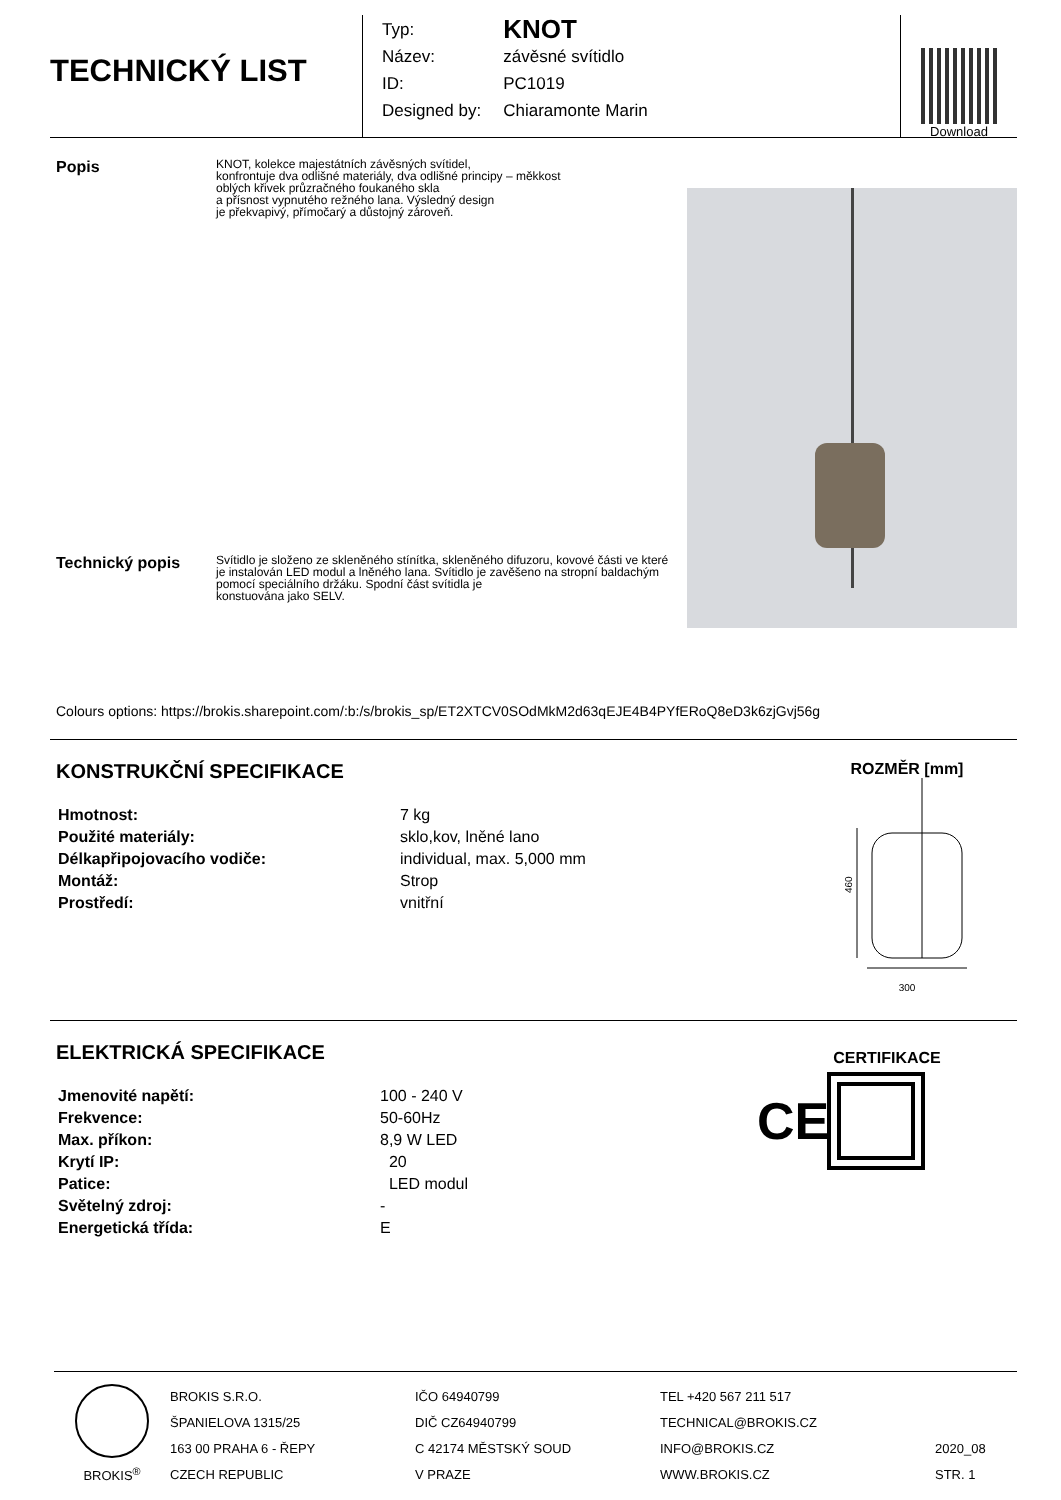TECHNICKÝ LIST
| Typ: | KNOT |
| Název: | závěsné svítidlo |
| ID: | PC1019 |
| Designed by: | Chiaramonte Marin |
Download
Popis
KNOT, kolekce majestátních závěsných svítidel,
konfrontuje dva odlišné materiály, dva odlišné principy – měkkost
oblých křivek průzračného foukaného skla
a přísnost vypnutého režného lana. Výsledný design
je překvapivý, přímočarý a důstojný zároveň.
Technický popis
Svítidlo je složeno ze skleněného stínítka, skleněného difuzoru, kovové části ve které je instalován LED modul a lněného lana. Svítidlo je zavěšeno na stropní baldachým pomocí speciálního držáku. Spodní část svítidla je
konstuována jako SELV.
Colours options: https://brokis.sharepoint.com/:b:/s/brokis_sp/ET2XTCV0SOdMkM2d63qEJE4B4PYfERoQ8eD3k6zjGvj56g
KONSTRUKČNÍ SPECIFIKACE
| Hmotnost: | 7 kg |
| Použité materiály: | sklo,kov, lněné lano |
| Délkapřipojovacího vodiče: | individual, max. 5,000 mm |
| Montáž: | Strop |
| Prostředí: | vnitřní |
ROZMĚR [mm]
460
300
ELEKTRICKÁ SPECIFIKACE
| Jmenovité napětí: | 100 - 240 V |
| Frekvence: | 50-60Hz |
| Max. příkon: | 8,9 W LED |
| Krytí IP: | 20 |
| Patice: | LED modul |
| Světelný zdroj: | - |
| Energetická třída: | E |
CERTIFIKACE
CE
BROKIS<sup>®</sup> BROKIS S.R.O.
ŠPANIELOVA 1315/25
163 00 PRAHA 6 - ŘEPY
CZECH REPUBLIC
IČO 64940799
DIČ CZ64940799
C 42174 MĚSTSKÝ SOUD
V PRAZE
TEL +420 567 211 517
TECHNICAL@BROKIS.CZ
INFO@BROKIS.CZ
WWW.BROKIS.CZ
2020_08
STR. 1